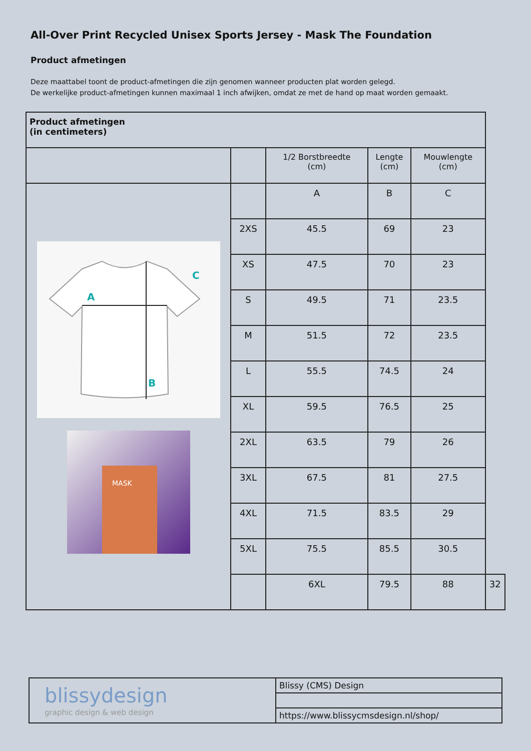All-Over Print Recycled Unisex Sports Jersey - Mask The Foundation
Product afmetingen
Deze maattabel toont de product-afmetingen die zijn genomen wanneer producten plat worden gelegd.
De werkelijke product-afmetingen kunnen maximaal 1 inch afwijken, omdat ze met de hand op maat worden gemaakt.
| Product afmetingen (in centimeters) | | | | | |
| --- | --- | --- | --- | --- | --- |
| | | 1/2 Borstbreedte (cm) | Lengte (cm) | Mouwlengte (cm) | |
| A B C MASK | | A | B | C | |
| | 2XS | 45.5 | 69 | 23 | |
| | XS | 47.5 | 70 | 23 | |
| | S | 49.5 | 71 | 23.5 | |
| | M | 51.5 | 72 | 23.5 | |
| | L | 55.5 | 74.5 | 24 | |
| | XL | 59.5 | 76.5 | 25 | |
| | 2XL | 63.5 | 79 | 26 | |
| | 3XL | 67.5 | 81 | 27.5 | |
| | 4XL | 71.5 | 83.5 | 29 | |
| | 5XL | 75.5 | 85.5 | 30.5 | |
| | | 6XL | 79.5 | 88 | 32 |
| blissydesign graphic design & web design | Blissy (CMS) Design |
| | https://www.blissycmsdesign.nl/shop/ |